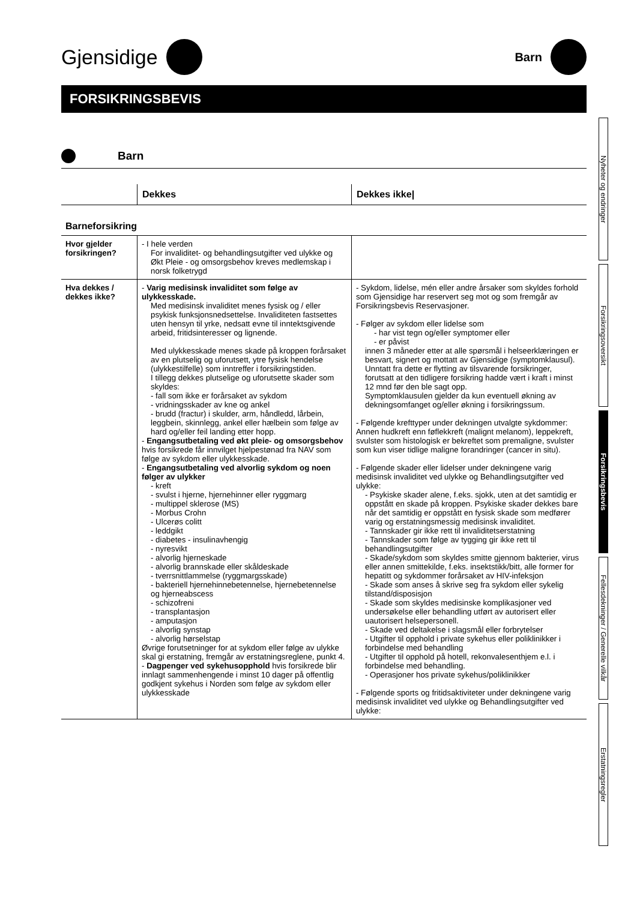Gjensidige
Barn
FORSIKRINGSBEVIS
Barn
| | Dekkes | Dekkes ikke/ |
| --- | --- | --- |
| Barneforsikring | | |
| Hvor gjelder forsikringen? | - I hele verden For invaliditet- og behandlingsutgifter ved ulykke og Økt Pleie - og omsorgsbehov kreves medlemskap i norsk folketrygd | |
| Hva dekkes / dekkes ikke? | - Varig medisinsk invaliditet som følge av ulykkesskade. Med medisinsk invaliditet menes fysisk og / eller psykisk funksjonsnedsettelse. Invaliditeten fastsettes uten hensyn til yrke, nedsatt evne til inntektsgivende arbeid, fritidsinteresser og lignende. Med ulykkesskade menes skade på kroppen forårsaket av en plutselig og uforutsett, ytre fysisk hendelse (ulykkestilfelle) som inntreffer i forsikringstiden. I tillegg dekkes plutselige og uforutsette skader som skyldes: - fall som ikke er forårsaket av sykdom - vridningsskader av kne og ankel - brudd (fractur) i skulder, arm, håndledd, lårbein, leggbein, skinnlegg, ankel eller hælbein som følge av hard og/eller feil landing etter hopp. - Engangsutbetaling ved økt pleie- og omsorgsbehov hvis forsikrede får innvilget hjelpestønad fra NAV som følge av sykdom eller ulykkesskade. - Engangsutbetaling ved alvorlig sykdom og noen følger av ulykker - kreft - svulst i hjerne, hjernehinner eller ryggmarg - multippel sklerose (MS) - Morbus Crohn - Ulcerøs colitt - leddgikt - diabetes - insulinavhengig - nyresvikt - alvorlig hjerneskade - alvorlig brannskade eller skåldeskade - tverrsnittlammelse (ryggmargsskade) - bakteriell hjernehinnebetennelse, hjernebetennelse og hjerneabscess - schizofreni - transplantasjon - amputasjon - alvorlig synstap - alvorlig hørselstap Øvrige forutsetninger for at sykdom eller følge av ulykke skal gi erstatning, fremgår av erstatningsreglene, punkt 4. - Dagpenger ved sykehusopphold hvis forsikrede blir innlagt sammenhengende i minst 10 dager på offentlig godkjent sykehus i Norden som følge av sykdom eller ulykkesskade | - Sykdom, lidelse, mén eller andre årsaker som skyldes forhold som Gjensidige har reservert seg mot og som fremgår av Forsikringsbevis Reservasjoner. - Følger av sykdom eller lidelse som - har vist tegn og/eller symptomer eller - er påvist innen 3 måneder etter at alle spørsmål i helseerklæringen er besvart, signert og mottatt av Gjensidige (symptomklausul). Unntatt fra dette er flytting av tilsvarende forsikringer, forutsatt at den tidligere forsikring hadde vært i kraft i minst 12 mnd før den ble sagt opp. Symptomklausulen gjelder da kun eventuell økning av dekningsomfanget og/eller økning i forsikringssum. - Følgende krefttyper under dekningen utvalgte sykdommer: Annen hudkreft enn føflekkreft (malignt melanom), leppekreft, svulster som histologisk er bekreftet som premaligne, svulster som kun viser tidlige maligne forandringer (cancer in situ). - Følgende skader eller lidelser under dekningene varig medisinsk invaliditet ved ulykke og Behandlingsutgifter ved ulykke: - Psykiske skader alene, f.eks. sjokk, uten at det samtidig er oppstått en skade på kroppen. Psykiske skader dekkes bare når det samtidig er oppstått en fysisk skade som medfører varig og erstatningsmessig medisinsk invaliditet. - Tannskader gir ikke rett til invaliditetserstatning - Tannskader som følge av tygging gir ikke rett til behandlingsutgifter - Skade/sykdom som skyldes smitte gjennom bakterier, virus eller annen smittekilde, f.eks. insektstikk/bitt, alle former for hepatitt og sykdommer forårsaket av HIV-infeksjon - Skade som anses å skrive seg fra sykdom eller sykelig tilstand/disposisjon - Skade som skyldes medisinske komplikasjoner ved undersøkelse eller behandling utført av autorisert eller uautorisert helsepersonell. - Skade ved deltakelse i slagsmål eller forbrytelser - Utgifter til opphold i private sykehus eller poliklinikker i forbindelse med behandling - Utgifter til opphold på hotell, rekonvalesenthjem e.l. i forbindelse med behandling. - Operasjoner hos private sykehus/poliklinikker - Følgende sports og fritidsaktiviteter under dekningene varig medisinsk invaliditet ved ulykke og Behandlingsutgifter ved ulykke: |
Nyheter og endringer
Forsikringsoversikt
Forsikringsbevis
Fellesdekninger / Generelle vilkår
Erstatningsregler